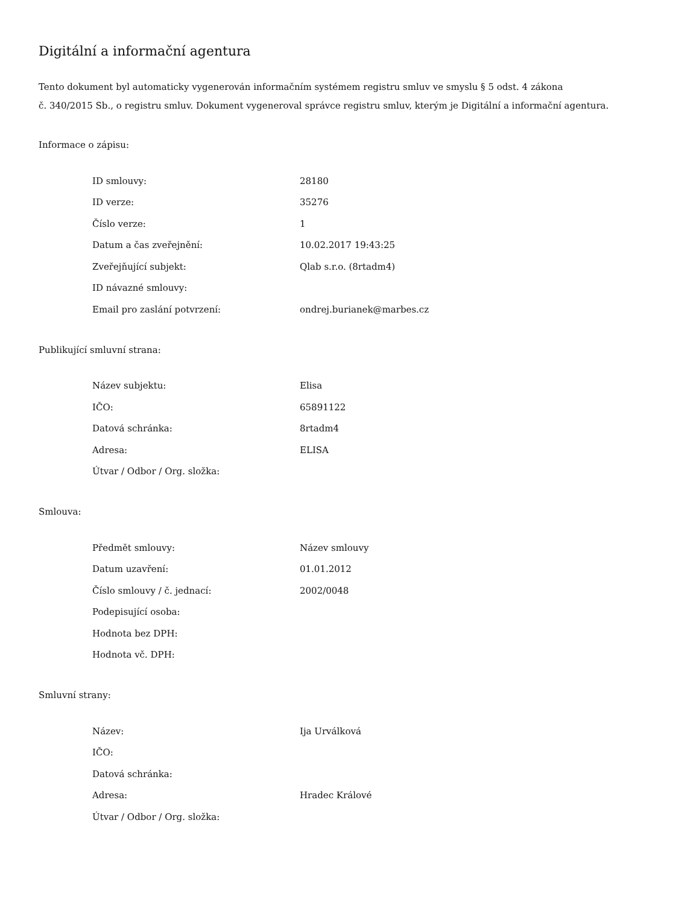Digitální a informační agentura
Tento dokument byl automaticky vygenerován informačním systémem registru smluv ve smyslu § 5 odst. 4 zákona
č. 340/2015 Sb., o registru smluv. Dokument vygeneroval správce registru smluv, kterým je Digitální a informační agentura.
Informace o zápisu:
| ID smlouvy: | 28180 |
| ID verze: | 35276 |
| Číslo verze: | 1 |
| Datum a čas zveřejnění: | 10.02.2017 19:43:25 |
| Zveřejňující subjekt: | Qlab s.r.o. (8rtadm4) |
| ID návazné smlouvy: | |
| Email pro zaslání potvrzení: | ondrej.burianek@marbes.cz |
Publikující smluvní strana:
| Název subjektu: | Elisa |
| IČO: | 65891122 |
| Datová schránka: | 8rtadm4 |
| Adresa: | ELISA |
| Útvar / Odbor / Org. složka: | |
Smlouva:
| Předmět smlouvy: | Název smlouvy |
| Datum uzavření: | 01.01.2012 |
| Číslo smlouvy / č. jednací: | 2002/0048 |
| Podepisující osoba: | |
| Hodnota bez DPH: | |
| Hodnota vč. DPH: | |
Smluvní strany:
| Název: | Ija Urválková |
| IČO: | |
| Datová schránka: | |
| Adresa: | Hradec Králové |
| Útvar / Odbor / Org. složka: | |